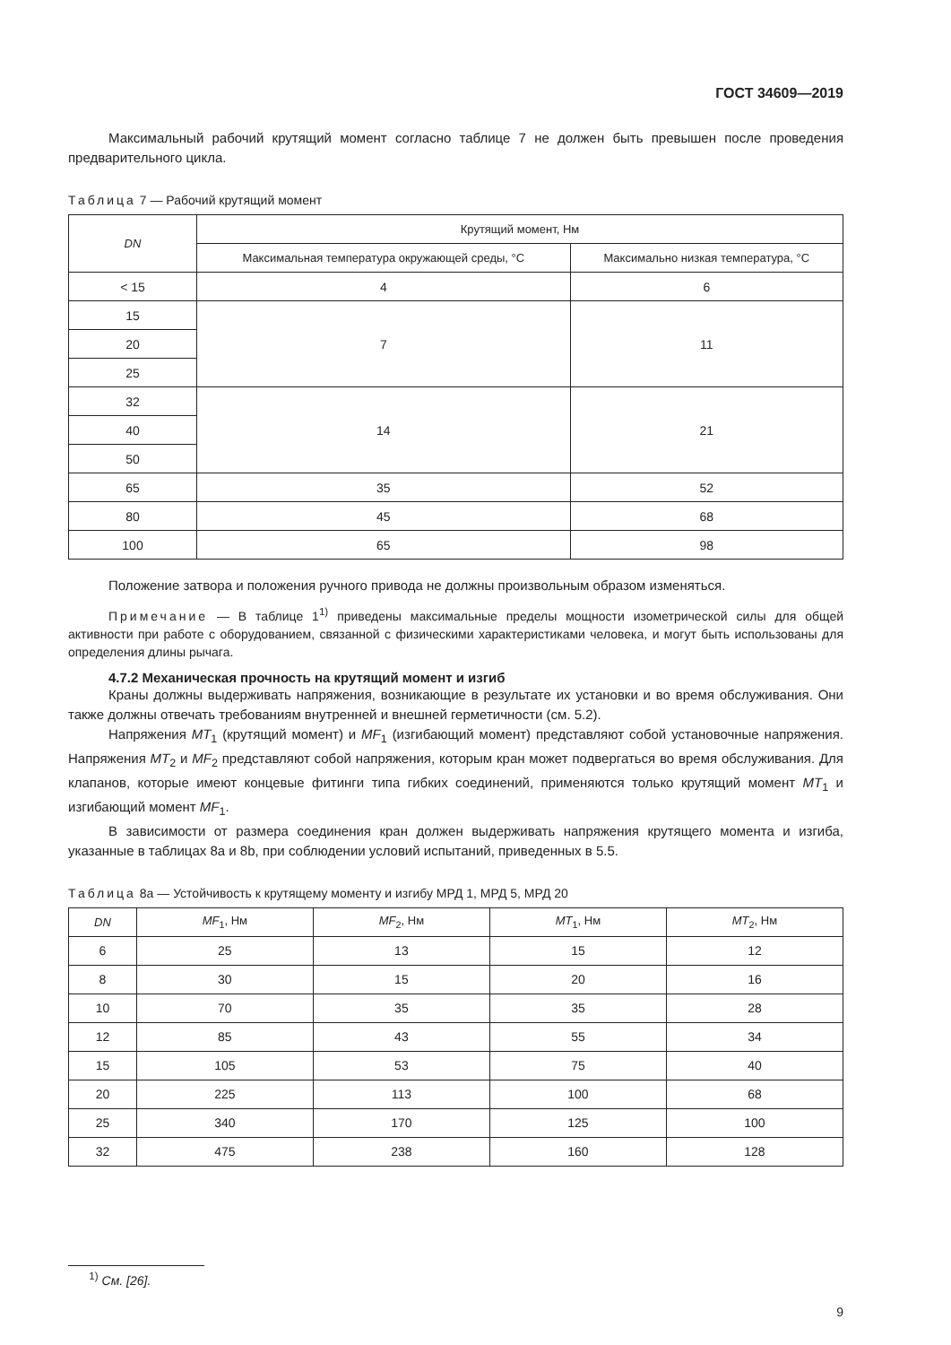ГОСТ 34609—2019
Максимальный рабочий крутящий момент согласно таблице 7 не должен быть превышен после проведения предварительного цикла.
Таблица 7 — Рабочий крутящий момент
| DN | Крутящий момент, Нм | |
| --- | --- | --- |
| | Максимальная температура окружающей среды, °С | Максимально низкая температура, °С |
| < 15 | 4 | 6 |
| 15 | 7 | 11 |
| 20 | | |
| 25 | | |
| 32 | 14 | 21 |
| 40 | | |
| 50 | | |
| 65 | 35 | 52 |
| 80 | 45 | 68 |
| 100 | 65 | 98 |
Положение затвора и положения ручного привода не должны произвольным образом изменяться.
Примечание — В таблице 1<sup>1)</sup> приведены максимальные пределы мощности изометрической силы для общей активности при работе с оборудованием, связанной с физическими характеристиками человека, и могут быть использованы для определения длины рычага.
4.7.2 Механическая прочность на крутящий момент и изгиб
Краны должны выдерживать напряжения, возникающие в результате их установки и во время обслуживания. Они также должны отвечать требованиям внутренней и внешней герметичности (см. 5.2).
Напряжения MT<sub>1</sub> (крутящий момент) и MF<sub>1</sub> (изгибающий момент) представляют собой установочные напряжения. Напряжения MT<sub>2</sub> и MF<sub>2</sub> представляют собой напряжения, которым кран может подвергаться во время обслуживания. Для клапанов, которые имеют концевые фитинги типа гибких соединений, применяются только крутящий момент MT<sub>1</sub> и изгибающий момент MF<sub>1</sub>.
В зависимости от размера соединения кран должен выдерживать напряжения крутящего момента и изгиба, указанные в таблицах 8а и 8b, при соблюдении условий испытаний, приведенных в 5.5.
Таблица 8а — Устойчивость к крутящему моменту и изгибу МРД 1, МРД 5, МРД 20
| DN | MF<sub>1</sub>, Нм | MF<sub>2</sub>, Нм | MT<sub>1</sub>, Нм | MT<sub>2</sub>, Нм |
| --- | --- | --- | --- | --- |
| 6 | 25 | 13 | 15 | 12 |
| 8 | 30 | 15 | 20 | 16 |
| 10 | 70 | 35 | 35 | 28 |
| 12 | 85 | 43 | 55 | 34 |
| 15 | 105 | 53 | 75 | 40 |
| 20 | 225 | 113 | 100 | 68 |
| 25 | 340 | 170 | 125 | 100 |
| 32 | 475 | 238 | 160 | 128 |
<sup>1)</sup> См. [26].
9